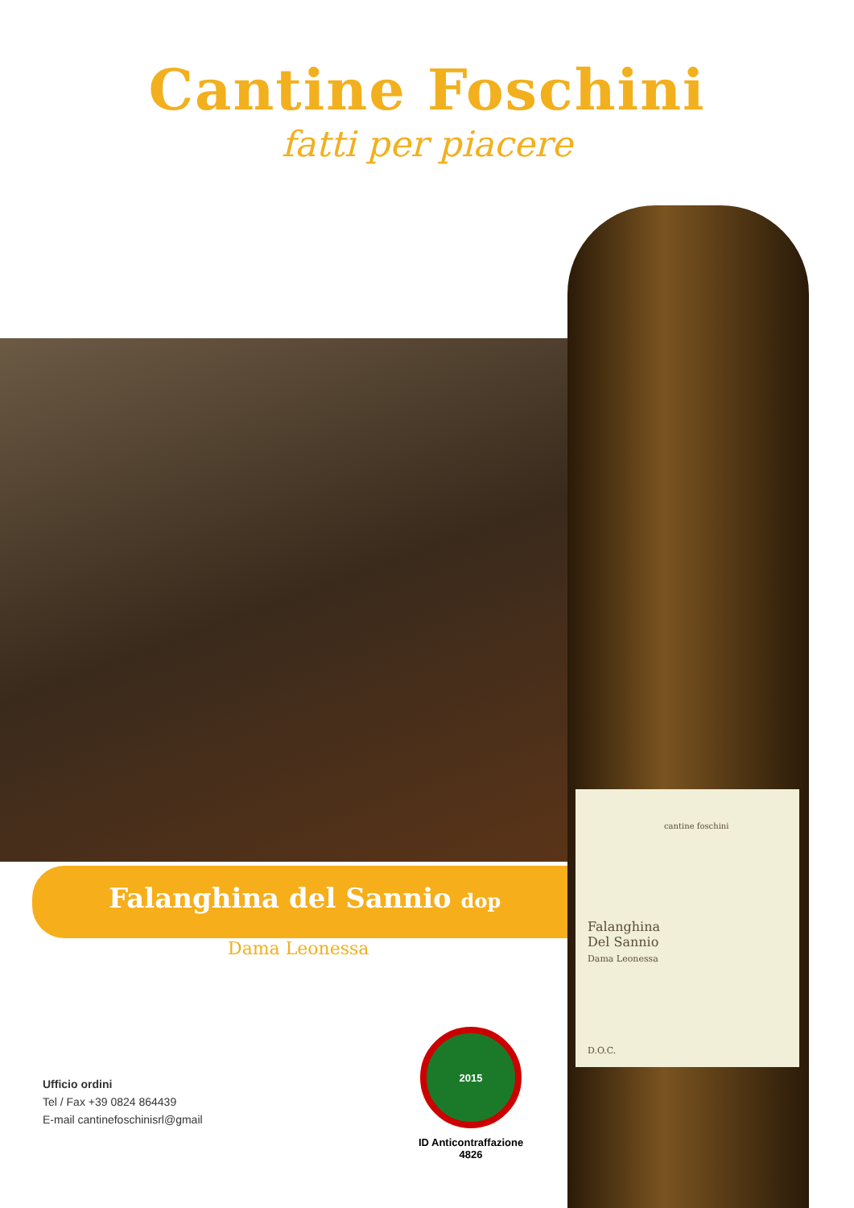Cantine Foschini
fatti per piacere
cantine foschini
Falanghina
Del Sannio
Dama Leonessa
D.O.C.
Falanghina del Sannio dop
Dama Leonessa
Ufficio ordini
Tel / Fax +39 0824 864439
E-mail cantinefoschinisrl@gmail
2015
ID Anticontraffazione
4826